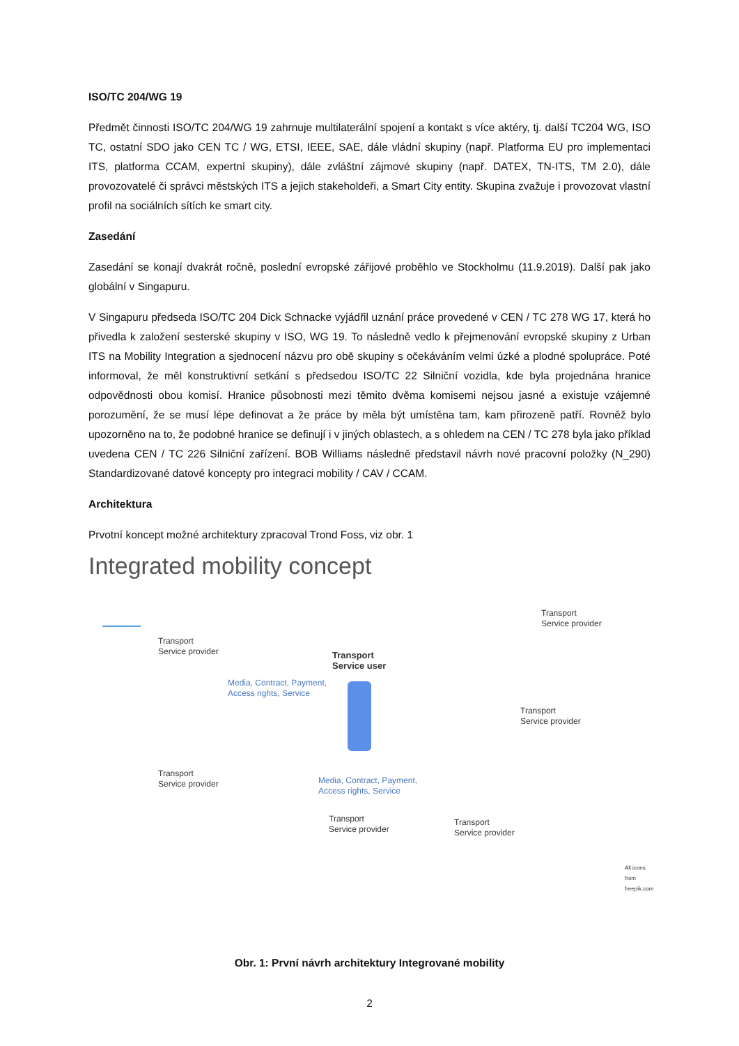ISO/TC 204/WG 19
Předmět činnosti ISO/TC 204/WG 19 zahrnuje multilaterální spojení a kontakt s více aktéry, tj. další TC204 WG, ISO TC, ostatní SDO jako CEN TC / WG, ETSI, IEEE, SAE, dále vládní skupiny (např. Platforma EU pro implementaci ITS, platforma CCAM, expertní skupiny), dále zvláštní zájmové skupiny (např. DATEX, TN-ITS, TM 2.0), dále provozovatelé či správci městských ITS a jejich stakeholdeři, a Smart City entity. Skupina zvažuje i provozovat vlastní profil na sociálních sítích ke smart city.
Zasedání
Zasedání se konají dvakrát ročně, poslední evropské zářijové proběhlo ve Stockholmu (11.9.2019). Další pak jako globální v Singapuru.
V Singapuru předseda ISO/TC 204 Dick Schnacke vyjádřil uznání práce provedené v CEN / TC 278 WG 17, která ho přivedla k založení sesterské skupiny v ISO, WG 19. To následně vedlo k přejmenování evropské skupiny z Urban ITS na Mobility Integration a sjednocení názvu pro obě skupiny s očekáváním velmi úzké a plodné spolupráce. Poté informoval, že měl konstruktivní setkání s předsedou ISO/TC 22 Silniční vozidla, kde byla projednána hranice odpovědnosti obou komisí. Hranice působnosti mezi těmito dvěma komisemi nejsou jasné a existuje vzájemné porozumění, že se musí lépe definovat a že práce by měla být umístěna tam, kam přirozeně patří. Rovněž bylo upozorněno na to, že podobné hranice se definují i v jiných oblastech, a s ohledem na CEN / TC 278 byla jako příklad uvedena CEN / TC 226 Silniční zařízení. BOB Williams následně představil návrh nové pracovní položky (N_290) Standardizované datové koncepty pro integraci mobility / CAV / CCAM.
Architektura
Prvotní koncept možné architektury zpracoval Trond Foss, viz obr. 1
Integrated mobility concept
Transport
Service provider
Transport
Service user
Transport
Service provider
Transport
Service provider
Transport
Service provider
Transport
Service provider
Transport
Service provider
Media, Contract, Payment,
Access rights, Service
Media, Contract, Payment,
Access rights, Service
All icons from freepik.com
Obr. 1: První návrh architektury Integrované mobility
2